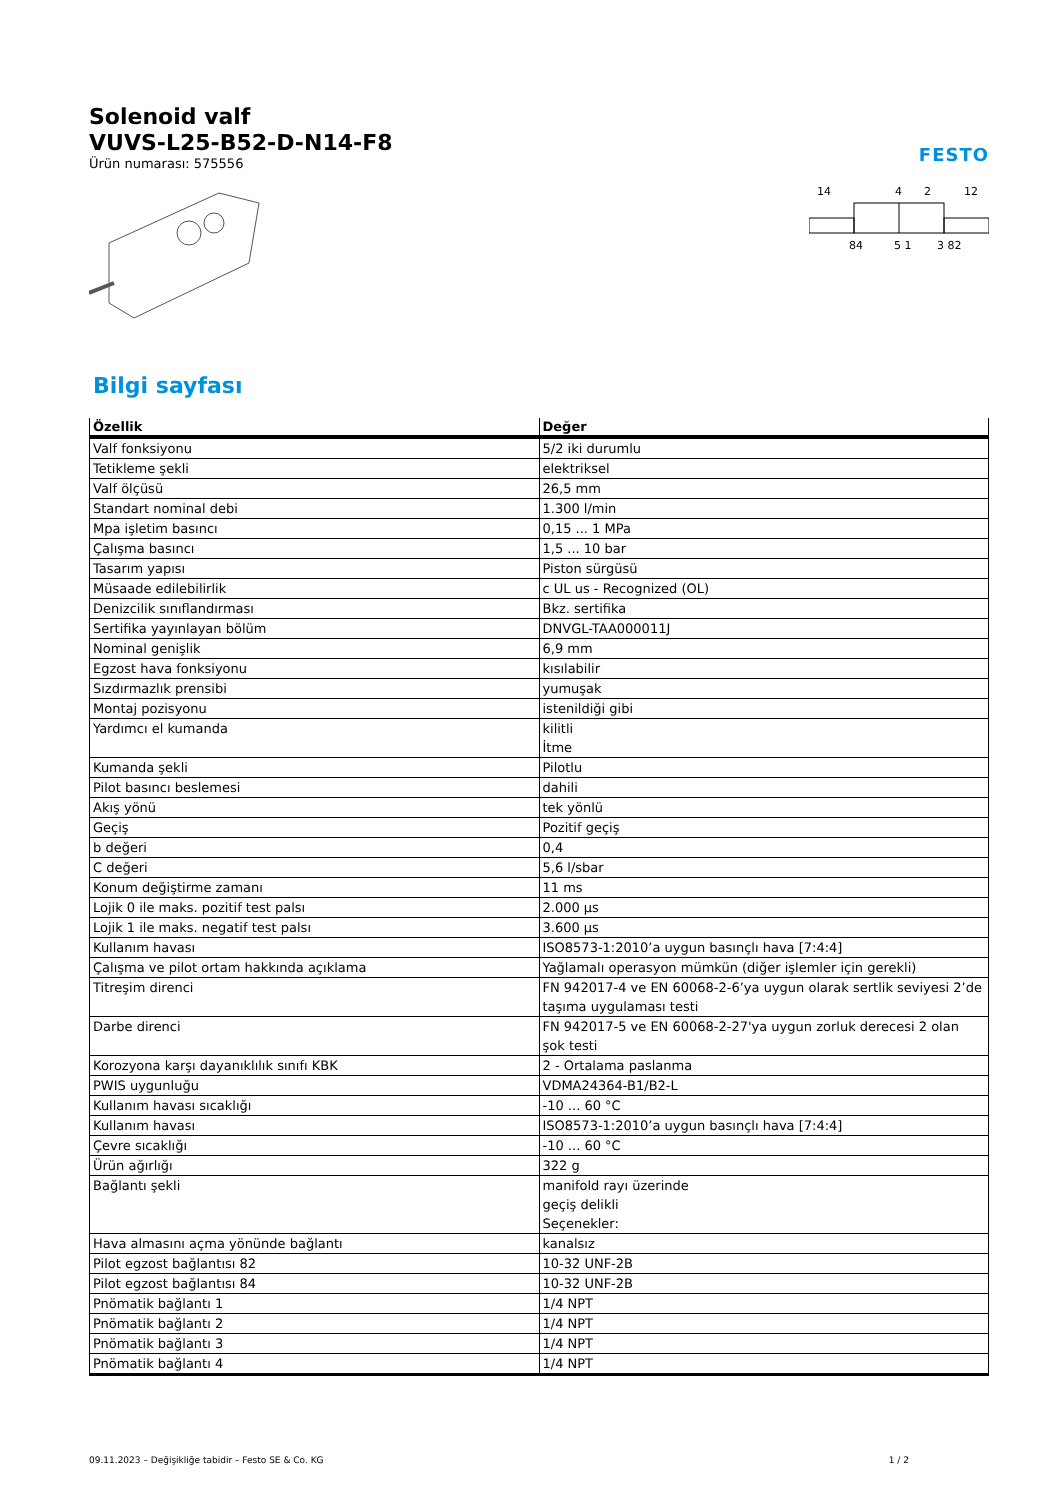Solenoid valf
VUVS-L25-B52-D-N14-F8
Ürün numarası: 575556
FESTO
14
4
2
12
84
5 1
3 82
Bilgi sayfası
| Özellik | Değer |
| --- | --- |
| Valf fonksiyonu | 5/2 iki durumlu |
| Tetikleme şekli | elektriksel |
| Valf ölçüsü | 26,5 mm |
| Standart nominal debi | 1.300 l/min |
| Mpa işletim basıncı | 0,15 ... 1 MPa |
| Çalışma basıncı | 1,5 ... 10 bar |
| Tasarım yapısı | Piston sürgüsü |
| Müsaade edilebilirlik | c UL us - Recognized (OL) |
| Denizcilik sınıflandırması | Bkz. sertifika |
| Sertifika yayınlayan bölüm | DNVGL-TAA000011J |
| Nominal genişlik | 6,9 mm |
| Egzost hava fonksiyonu | kısılabilir |
| Sızdırmazlık prensibi | yumuşak |
| Montaj pozisyonu | istenildiği gibi |
| Yardımcı el kumanda | kilitli İtme |
| Kumanda şekli | Pilotlu |
| Pilot basıncı beslemesi | dahili |
| Akış yönü | tek yönlü |
| Geçiş | Pozitif geçiş |
| b değeri | 0,4 |
| C değeri | 5,6 l/sbar |
| Konum değiştirme zamanı | 11 ms |
| Lojik 0 ile maks. pozitif test palsı | 2.000 µs |
| Lojik 1 ile maks. negatif test palsı | 3.600 µs |
| Kullanım havası | ISO8573-1:2010’a uygun basınçlı hava [7:4:4] |
| Çalışma ve pilot ortam hakkında açıklama | Yağlamalı operasyon mümkün (diğer işlemler için gerekli) |
| Titreşim direnci | FN 942017-4 ve EN 60068-2-6’ya uygun olarak sertlik seviyesi 2’de taşıma uygulaması testi |
| Darbe direnci | FN 942017-5 ve EN 60068-2-27'ya uygun zorluk derecesi 2 olan şok testi |
| Korozyona karşı dayanıklılık sınıfı KBK | 2 - Ortalama paslanma |
| PWIS uygunluğu | VDMA24364-B1/B2-L |
| Kullanım havası sıcaklığı | -10 ... 60 °C |
| Kullanım havası | ISO8573-1:2010’a uygun basınçlı hava [7:4:4] |
| Çevre sıcaklığı | -10 ... 60 °C |
| Ürün ağırlığı | 322 g |
| Bağlantı şekli | manifold rayı üzerinde geçiş delikli Seçenekler: |
| Hava almasını açma yönünde bağlantı | kanalsız |
| Pilot egzost bağlantısı 82 | 10-32 UNF-2B |
| Pilot egzost bağlantısı 84 | 10-32 UNF-2B |
| Pnömatik bağlantı 1 | 1/4 NPT |
| Pnömatik bağlantı 2 | 1/4 NPT |
| Pnömatik bağlantı 3 | 1/4 NPT |
| Pnömatik bağlantı 4 | 1/4 NPT |
09.11.2023 – Değişikliğe tabidir – Festo SE & Co. KG 1 / 2